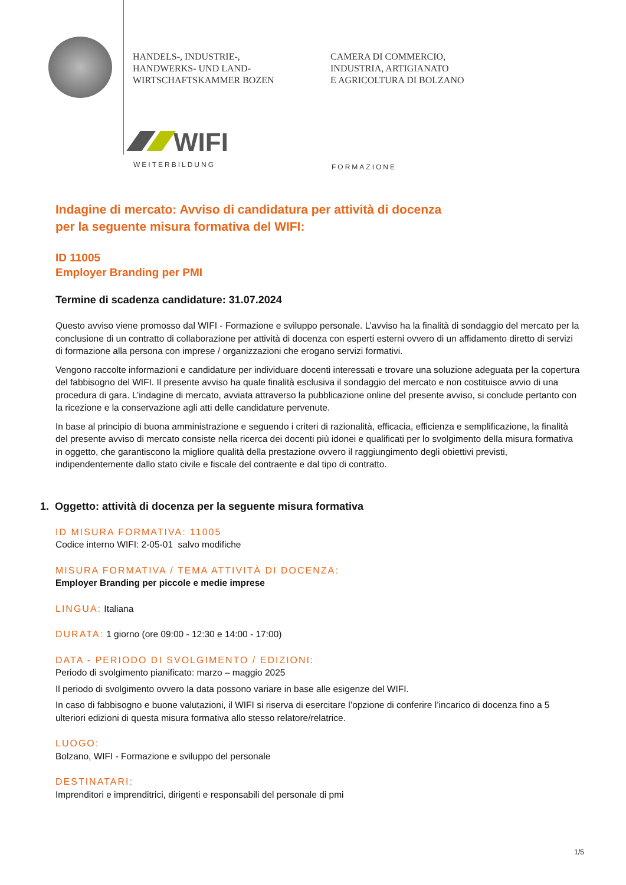HANDELS-, INDUSTRIE-,
HANDWERKS- UND LAND-
WIRTSCHAFTSKAMMER BOZEN
CAMERA DI COMMERCIO,
INDUSTRIA, ARTIGIANATO
E AGRICOLTURA DI BOLZANO
WIFI
WEITERBILDUNG
FORMAZIONE
Indagine di mercato: Avviso di candidatura per attività di docenza
per la seguente misura formativa del WIFI:
ID 11005
Employer Branding per PMI
Termine di scadenza candidature: 31.07.2024
Questo avviso viene promosso dal WIFI - Formazione e sviluppo personale. L’avviso ha la finalità di sondaggio del mercato per la conclusione di un contratto di collaborazione per attività di docenza con esperti esterni ovvero di un affidamento diretto di servizi di formazione alla persona con imprese / organizzazioni che erogano servizi formativi.
Vengono raccolte informazioni e candidature per individuare docenti interessati e trovare una soluzione adeguata per la copertura del fabbisogno del WIFI. Il presente avviso ha quale finalità esclusiva il sondaggio del mercato e non costituisce avvio di una procedura di gara. L’indagine di mercato, avviata attraverso la pubblicazione online del presente avviso, si conclude pertanto con la ricezione e la conservazione agli atti delle candidature pervenute.
In base al principio di buona amministrazione e seguendo i criteri di razionalità, efficacia, efficienza e semplificazione, la finalità del presente avviso di mercato consiste nella ricerca dei docenti più idonei e qualificati per lo svolgimento della misura formativa in oggetto, che garantiscono la migliore qualità della prestazione ovvero il raggiungimento degli obiettivi previsti, indipendentemente dallo stato civile e fiscale del contraente e dal tipo di contratto.
1. Oggetto: attività di docenza per la seguente misura formativa
ID MISURA FORMATIVA: 11005
Codice interno WIFI: 2-05-01 salvo modifiche
MISURA FORMATIVA / TEMA ATTIVITÀ DI DOCENZA:
Employer Branding per piccole e medie imprese
LINGUA: Italiana
DURATA: 1 giorno (ore 09:00 - 12:30 e 14:00 - 17:00)
DATA - PERIODO DI SVOLGIMENTO / EDIZIONI:
Periodo di svolgimento pianificato: marzo – maggio 2025
Il periodo di svolgimento ovvero la data possono variare in base alle esigenze del WIFI.
In caso di fabbisogno e buone valutazioni, il WIFI si riserva di esercitare l’opzione di conferire l’incarico di docenza fino a 5 ulteriori edizioni di questa misura formativa allo stesso relatore/relatrice.
LUOGO:
Bolzano, WIFI - Formazione e sviluppo del personale
DESTINATARI:
Imprenditori e imprenditrici, dirigenti e responsabili del personale di pmi
1/5